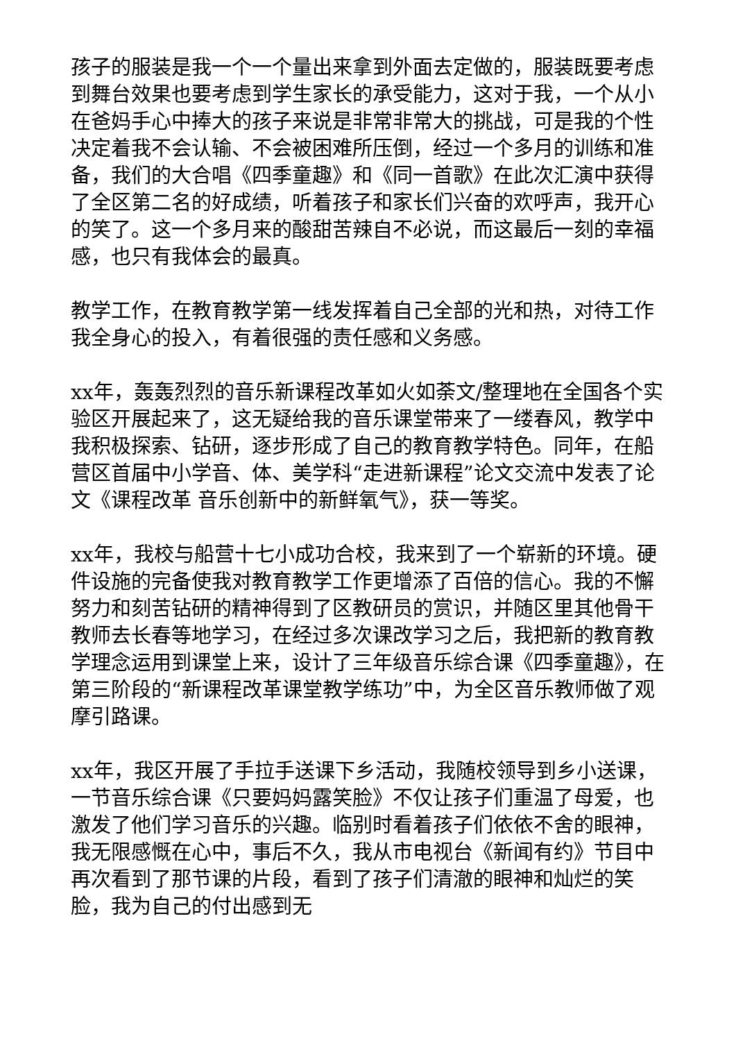孩子的服装是我一个一个量出来拿到外面去定做的，服装既要考虑到舞台效果也要考虑到学生家长的承受能力，这对于我，一个从小在爸妈手心中捧大的孩子来说是非常非常大的挑战，可是我的个性决定着我不会认输、不会被困难所压倒，经过一个多月的训练和准备，我们的大合唱《四季童趣》和《同一首歌》在此次汇演中获得了全区第二名的好成绩，听着孩子和家长们兴奋的欢呼声，我开心的笑了。这一个多月来的酸甜苦辣自不必说，而这最后一刻的幸福感，也只有我体会的最真。
教学工作，在教育教学第一线发挥着自己全部的光和热，对待工作我全身心的投入，有着很强的责任感和义务感。
xx年，轰轰烈烈的音乐新课程改革如火如荼文/整理地在全国各个实验区开展起来了，这无疑给我的音乐课堂带来了一缕春风，教学中我积极探索、钻研，逐步形成了自己的教育教学特色。同年，在船营区首届中小学音、体、美学科“走进新课程”论文交流中发表了论文《课程改革 音乐创新中的新鲜氧气》，获一等奖。
xx年，我校与船营十七小成功合校，我来到了一个崭新的环境。硬件设施的完备使我对教育教学工作更增添了百倍的信心。我的不懈努力和刻苦钻研的精神得到了区教研员的赏识，并随区里其他骨干教师去长春等地学习，在经过多次课改学习之后，我把新的教育教学理念运用到课堂上来，设计了三年级音乐综合课《四季童趣》，在第三阶段的“新课程改革课堂教学练功”中，为全区音乐教师做了观摩引路课。
xx年，我区开展了手拉手送课下乡活动，我随校领导到乡小送课，一节音乐综合课《只要妈妈露笑脸》不仅让孩子们重温了母爱，也激发了他们学习音乐的兴趣。临别时看着孩子们依依不舍的眼神，我无限感慨在心中，事后不久，我从市电视台《新闻有约》节目中再次看到了那节课的片段，看到了孩子们清澈的眼神和灿烂的笑脸，我为自己的付出感到无